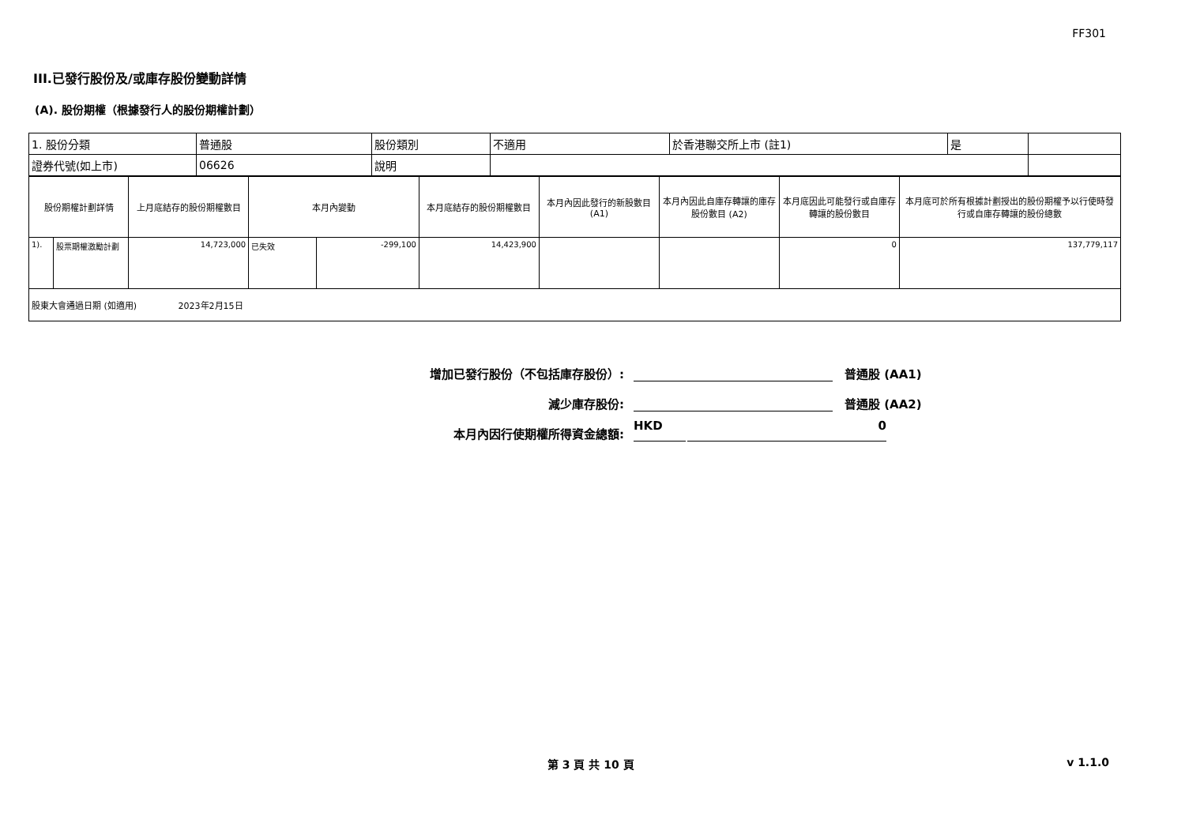FF301
III.已發行股份及/或庫存股份變動詳情
(A). 股份期權（根據發行人的股份期權計劃）
| 1. 股份分類 | 普通股 | 股份類別 | 不適用 | 於香港聯交所上市 (註1) | 是 | |
| 證券代號(如上市) | 06626 | 說明 | | | | |
| 股份期權計劃詳情 | | 上月底結存的股份期權數目 | 本月內變動 | | 本月底結存的股份期權數目 | 本月內因此發行的新股數目 (A1) | 本月內因此自庫存轉讓的庫存股份數目 (A2) | 本月底因此可能發行或自庫存轉讓的股份數目 | 本月底可於所有根據計劃授出的股份期權予以行使時發行或自庫存轉讓的股份總數 |
| 1). | 股票期權激勵計劃 | 14,723,000 | 已失效 | -299,100 | 14,423,900 | | | 0 | 137,779,117 |
| 股東大會通過日期 (如適用) 2023年2月15日 | | | | | | | | | |
增加已發行股份（不包括庫存股份）:
普通股 (AA1)
減少庫存股份:
普通股 (AA2)
本月內因行使期權所得資金總額:
HKD
0
第 3 頁 共 10 頁 v 1.1.0